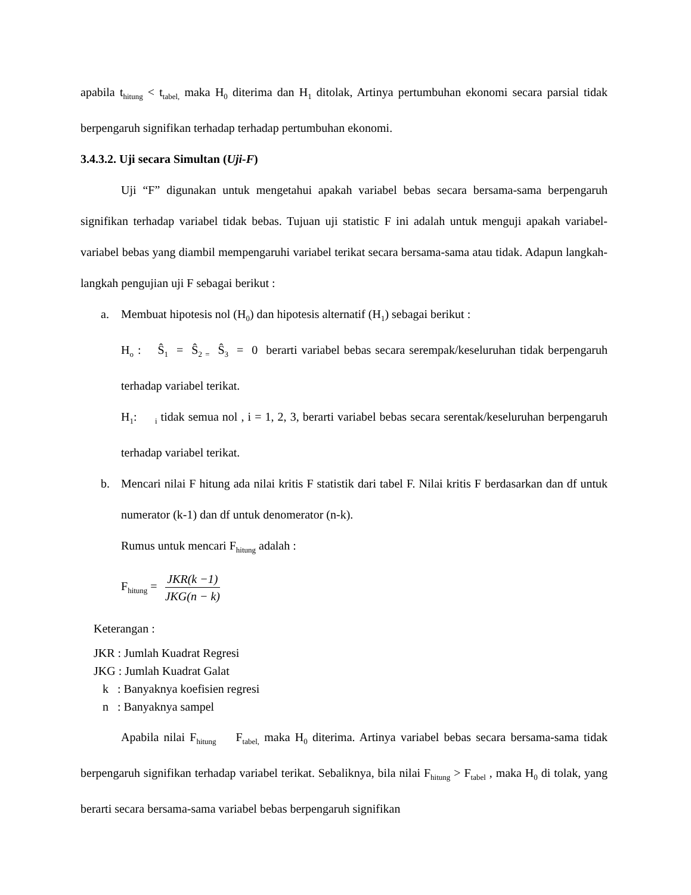apabila t<sub>hitung</sub> < t<sub>tabel,</sub> maka H<sub>0</sub> diterima dan H<sub>1</sub> ditolak, Artinya pertumbuhan ekonomi secara parsial tidak berpengaruh signifikan terhadap terhadap pertumbuhan ekonomi.
3.4.3.2. Uji secara Simultan (Uji-F)
Uji “F” digunakan untuk mengetahui apakah variabel bebas secara bersama-sama berpengaruh signifikan terhadap variabel tidak bebas. Tujuan uji statistic F ini adalah untuk menguji apakah variabel-variabel bebas yang diambil mempengaruhi variabel terikat secara bersama-sama atau tidak. Adapun langkah-langkah pengujian uji F sebagai berikut :
a. Membuat hipotesis nol (H<sub>0</sub>) dan hipotesis alternatif (H<sub>1</sub>) sebagai berikut :
H<sub>o</sub> : Ŝ<sub>1</sub> = Ŝ<sub>2 =</sub> Ŝ<sub>3</sub> = 0 berarti variabel bebas secara serempak/keseluruhan tidak berpengaruh terhadap variabel terikat.
H<sub>1</sub>: <sub>i</sub> tidak semua nol , i = 1, 2, 3, berarti variabel bebas secara serentak/keseluruhan berpengaruh terhadap variabel terikat.
b. Mencari nilai F hitung ada nilai kritis F statistik dari tabel F. Nilai kritis F berdasarkan dan df untuk numerator (k-1) dan df untuk denomerator (n-k).
Rumus untuk mencari F<sub>hitung</sub> adalah :
F<sub>hitung</sub> = JKR(k −1) JKG(n − k)
Keterangan :
JKR : Jumlah Kuadrat Regresi
JKG : Jumlah Kuadrat Galat
k : Banyaknya koefisien regresi
n : Banyaknya sampel
Apabila nilai F<sub>hitung</sub> F<sub>tabel,</sub> maka H<sub>0</sub> diterima. Artinya variabel bebas secara bersama-sama tidak berpengaruh signifikan terhadap variabel terikat. Sebaliknya, bila nilai F<sub>hitung</sub> > F<sub>tabel</sub> , maka H<sub>0</sub> di tolak, yang berarti secara bersama-sama variabel bebas berpengaruh signifikan